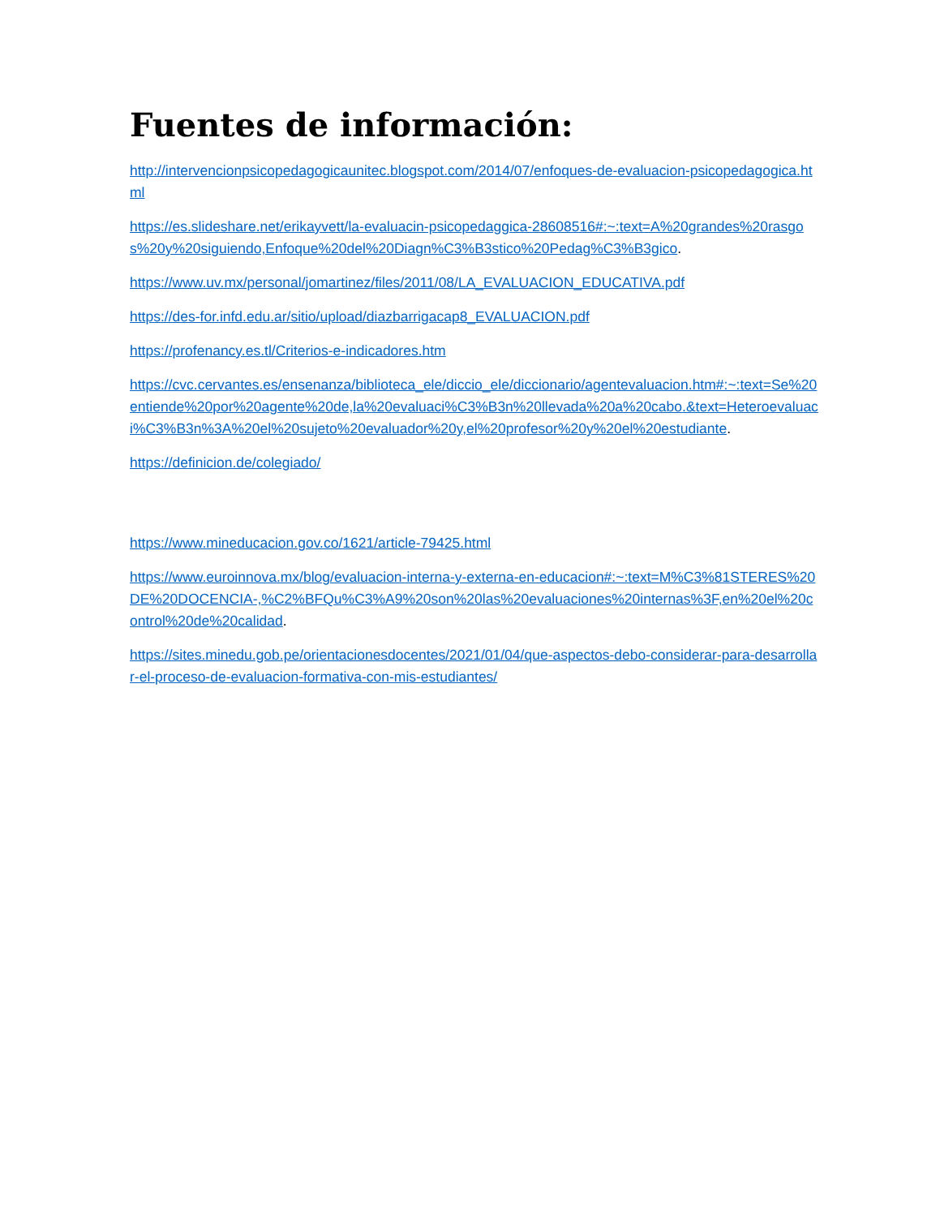Fuentes de información:
http://intervencionpsicopedagogicaunitec.blogspot.com/2014/07/enfoques-de-evaluacion-psicopedagogica.html
https://es.slideshare.net/erikayvett/la-evaluacin-psicopedaggica-28608516#:~:text=A%20grandes%20rasgos%20y%20siguiendo,Enfoque%20del%20Diagn%C3%B3stico%20Pedag%C3%B3gico.
https://www.uv.mx/personal/jomartinez/files/2011/08/LA_EVALUACION_EDUCATIVA.pdf
https://des-for.infd.edu.ar/sitio/upload/diazbarrigacap8_EVALUACION.pdf
https://profenancy.es.tl/Criterios-e-indicadores.htm
https://cvc.cervantes.es/ensenanza/biblioteca_ele/diccio_ele/diccionario/agentevaluacion.htm#:~:text=Se%20entiende%20por%20agente%20de,la%20evaluaci%C3%B3n%20llevada%20a%20cabo.&text=Heteroevaluaci%C3%B3n%3A%20el%20sujeto%20evaluador%20y,el%20profesor%20y%20el%20estudiante.
https://definicion.de/colegiado/
https://www.mineducacion.gov.co/1621/article-79425.html
https://www.euroinnova.mx/blog/evaluacion-interna-y-externa-en-educacion#:~:text=M%C3%81STERES%20DE%20DOCENCIA-,%C2%BFQu%C3%A9%20son%20las%20evaluaciones%20internas%3F,en%20el%20control%20de%20calidad.
https://sites.minedu.gob.pe/orientacionesdocentes/2021/01/04/que-aspectos-debo-considerar-para-desarrollar-el-proceso-de-evaluacion-formativa-con-mis-estudiantes/